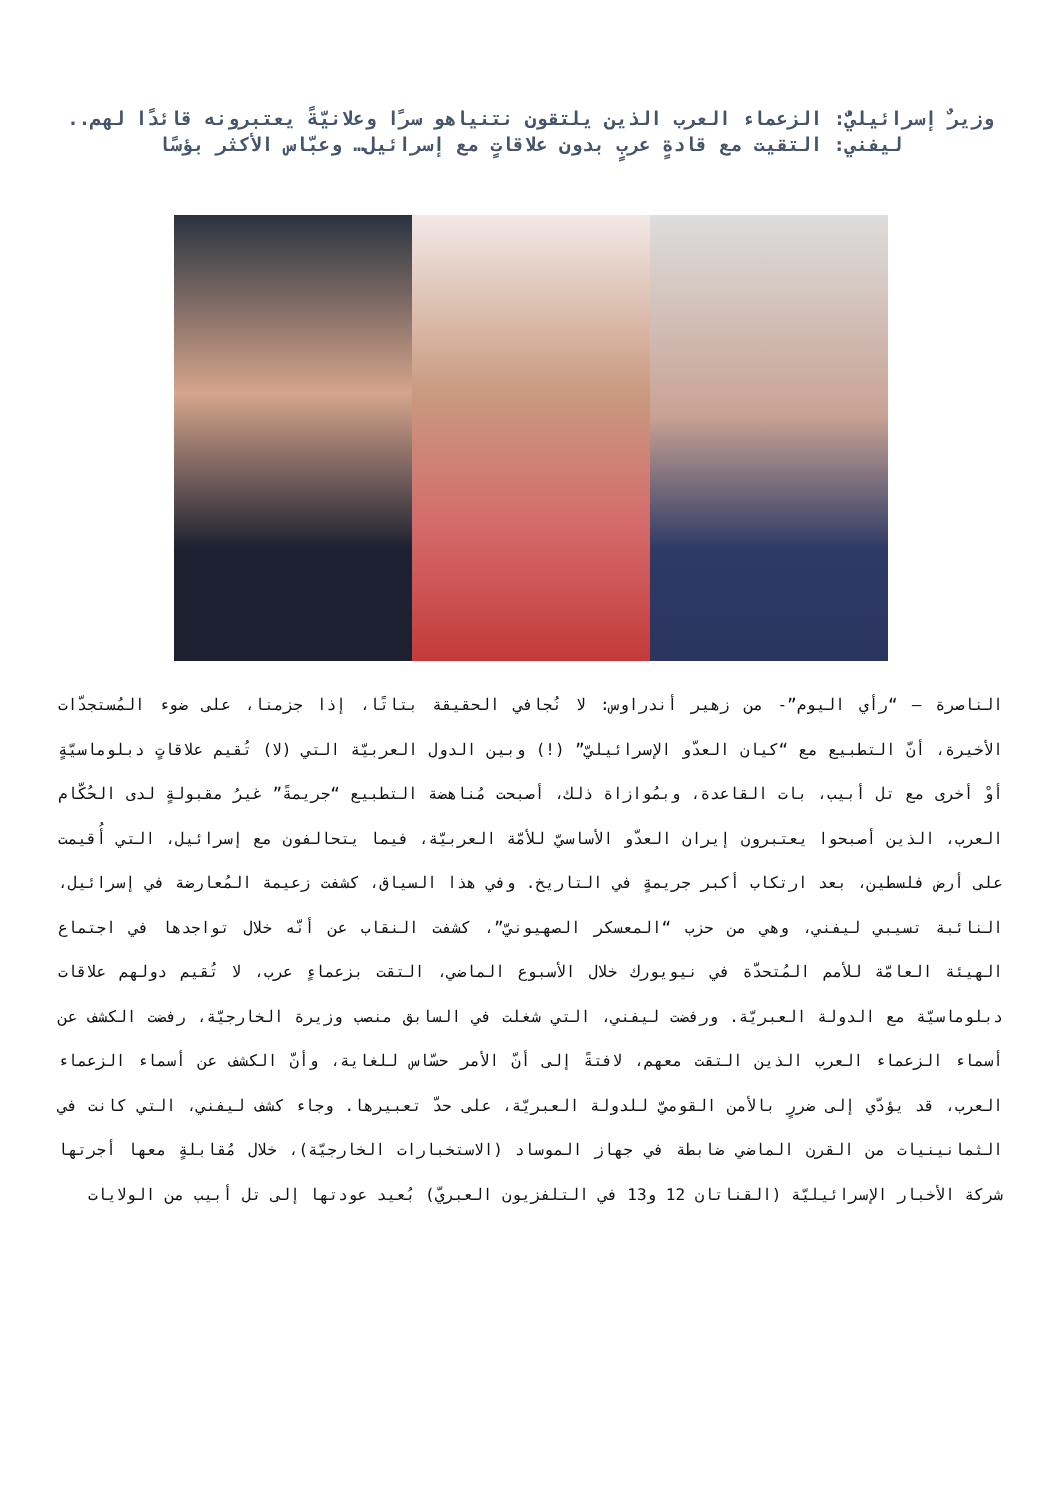وزيرٌ إسرائيليٌّ: الزعماء العرب الذين يلتقون نتنياهو سرًا وعلانيّةً يعتبرونه قائدًا لهم.. ليفني: التقيت مع قادةٍ عربٍ بدون علاقاتٍ مع إسرائيل… وعبّاس الأكثر بؤسًا
الناصرة – “رأي اليوم”- من زهير أندراوس: لا نُجافي الحقيقة بتاتًا، إذا جزمنا، على ضوء المُستجدّات الأخيرة، أنّ التطبيع مع “كيان العدّو الإسرائيليّ” (!) وبين الدول العربيّة التي (لا) تُقيم علاقاتٍ دبلوماسيّةٍ أوْ أخرى مع تل أبيب، بات القاعدة، وبمُوازاة ذلك، أصبحت مُناهضة التطبيع “جريمةً” غيرُ مقبولةٍ لدى الحُكّام العرب، الذين أصبحوا يعتبرون إيران العدّو الأساسيّ للأمّة العربيّة، فيما يتحالفون مع إسرائيل، التي أُقيمت على أرض فلسطين، بعد ارتكاب أكبر جريمةٍ في التاريخ. وفي هذا السياق، كشفت زعيمة المُعارضة في إسرائيل، النائبة تسيبي ليفني، وهي من حزب “المعسكر الصهيونيّ”، كشفت النقاب عن أنّه خلال تواجدها في اجتماع الهيئة العامّة للأمم المُتحدّة في نيويورك خلال الأسبوع الماضي، التقت بزعماءٍ عرب، لا تُقيم دولهم علاقات دبلوماسيّة مع الدولة العبريّة. ورفضت ليفني، التي شغلت في السابق منصب وزيرة الخارجيّة، رفضت الكشف عن أسماء الزعماء العرب الذين التقت معهم، لافتةً إلى أنّ الأمر حسّاس للغاية، وأنّ الكشف عن أسماء الزعماء العرب، قد يؤدّي إلى ضررٍ بالأمن القوميّ للدولة العبريّة، على حدّ تعبيرها. وجاء كشف ليفني، التي كانت في الثمانينيات من القرن الماضي ضابطة في جهاز الموساد (الاستخبارات الخارجيّة)، خلال مُقابلةٍ معها أجرتها شركة الأخبار الإسرائيليّة (القناتان 12 و13 في التلفزيون العبريّ) بُعيد عودتها إلى تل أبيب من الولايات